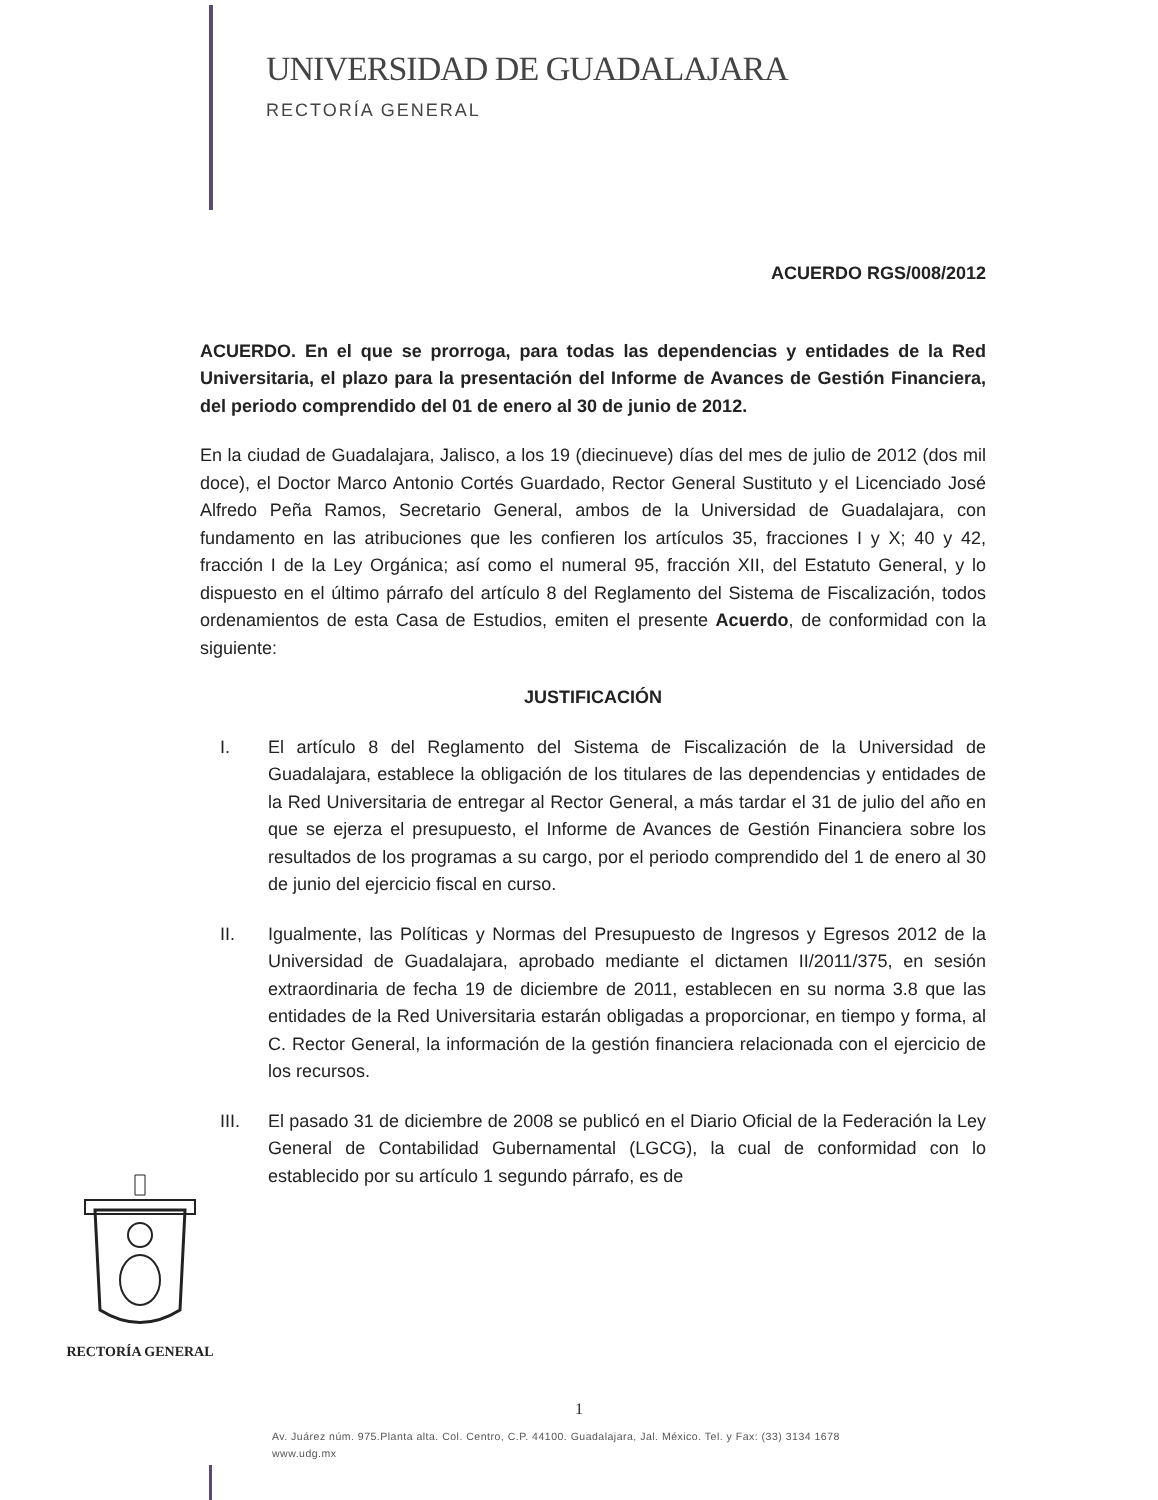UNIVERSIDAD DE GUADALAJARA
RECTORÍA GENERAL
ACUERDO RGS/008/2012
ACUERDO. En el que se prorroga, para todas las dependencias y entidades de la Red Universitaria, el plazo para la presentación del Informe de Avances de Gestión Financiera, del periodo comprendido del 01 de enero al 30 de junio de 2012.
En la ciudad de Guadalajara, Jalisco, a los 19 (diecinueve) días del mes de julio de 2012 (dos mil doce), el Doctor Marco Antonio Cortés Guardado, Rector General Sustituto y el Licenciado José Alfredo Peña Ramos, Secretario General, ambos de la Universidad de Guadalajara, con fundamento en las atribuciones que les confieren los artículos 35, fracciones I y X; 40 y 42, fracción I de la Ley Orgánica; así como el numeral 95, fracción XII, del Estatuto General, y lo dispuesto en el último párrafo del artículo 8 del Reglamento del Sistema de Fiscalización, todos ordenamientos de esta Casa de Estudios, emiten el presente Acuerdo, de conformidad con la siguiente:
JUSTIFICACIÓN
I. El artículo 8 del Reglamento del Sistema de Fiscalización de la Universidad de Guadalajara, establece la obligación de los titulares de las dependencias y entidades de la Red Universitaria de entregar al Rector General, a más tardar el 31 de julio del año en que se ejerza el presupuesto, el Informe de Avances de Gestión Financiera sobre los resultados de los programas a su cargo, por el periodo comprendido del 1 de enero al 30 de junio del ejercicio fiscal en curso.
II. Igualmente, las Políticas y Normas del Presupuesto de Ingresos y Egresos 2012 de la Universidad de Guadalajara, aprobado mediante el dictamen II/2011/375, en sesión extraordinaria de fecha 19 de diciembre de 2011, establecen en su norma 3.8 que las entidades de la Red Universitaria estarán obligadas a proporcionar, en tiempo y forma, al C. Rector General, la información de la gestión financiera relacionada con el ejercicio de los recursos.
III. El pasado 31 de diciembre de 2008 se publicó en el Diario Oficial de la Federación la Ley General de Contabilidad Gubernamental (LGCG), la cual de conformidad con lo establecido por su artículo 1 segundo párrafo, es de
RECTORÍA GENERAL
1
Av. Juárez núm. 975.Planta alta. Col. Centro, C.P. 44100. Guadalajara, Jal. México. Tel. y Fax: (33) 3134 1678
www.udg.mx